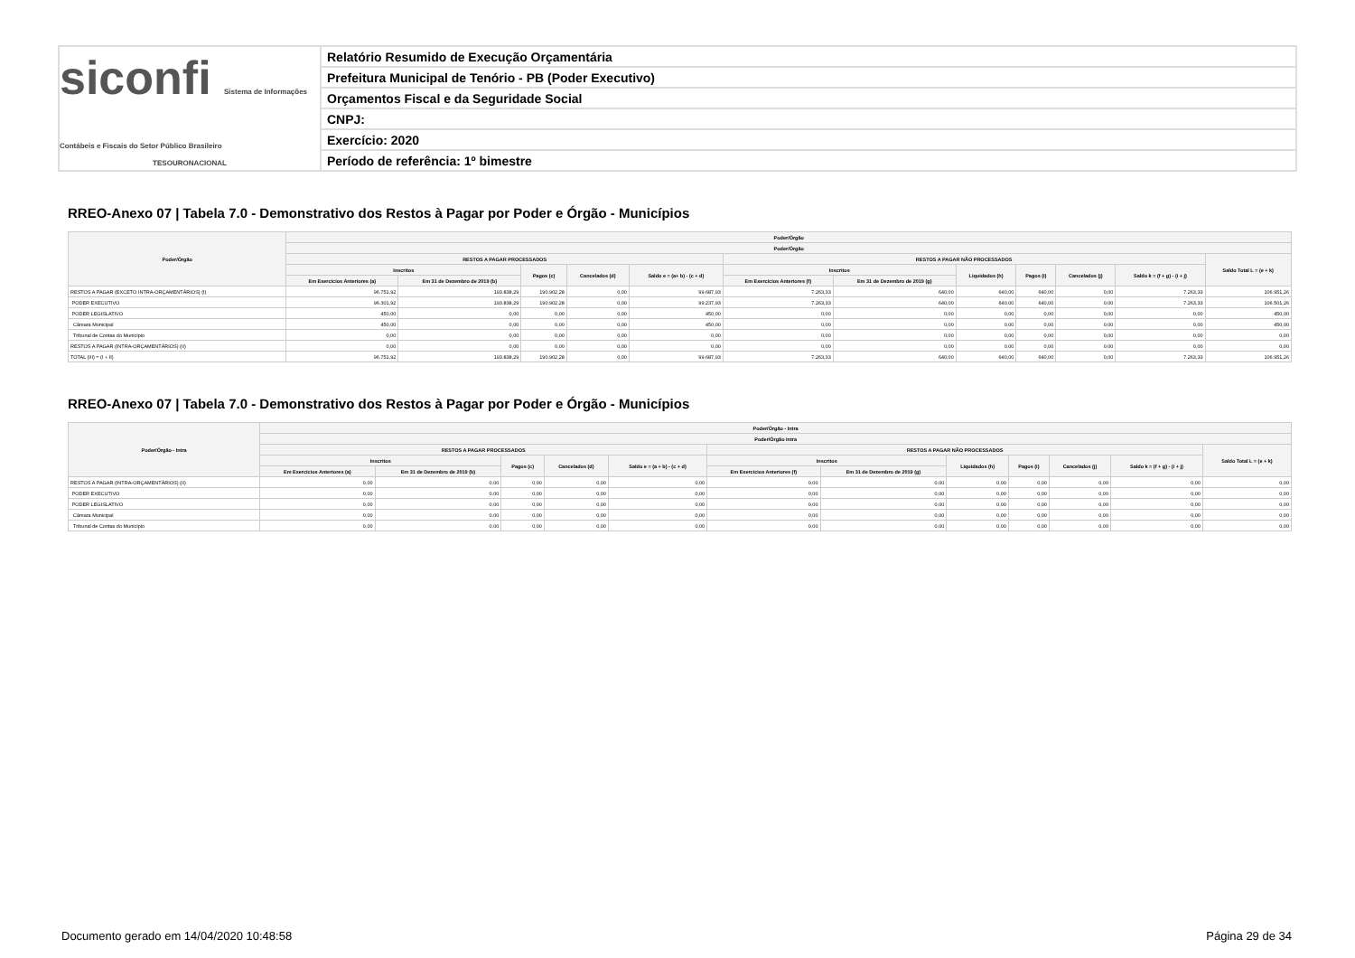siconfi Sistema de Informações Contábeis e Fiscais do Setor Público Brasileiro
TESOURONACIONAL
Relatório Resumido de Execução Orçamentária
Prefeitura Municipal de Tenório - PB (Poder Executivo)
Orçamentos Fiscal e da Seguridade Social
CNPJ:
Exercício: 2020
Período de referência: 1º bimestre
RREO-Anexo 07 | Tabela 7.0 - Demonstrativo dos Restos à Pagar por Poder e Órgão - Municípios
| Poder/Órgão | Poder/Órgão | | | | | | | | | | | |
| --- | --- | --- | --- | --- | --- | --- | --- | --- | --- | --- | --- | --- |
| | Poder/Órgão | | | | | | | | | | | |
| | RESTOS A PAGAR PROCESSADOS | | | | | RESTOS A PAGAR NÃO PROCESSADOS | | | | | | Saldo Total L = (e + k) |
| | Inscritos | | Pagos (c) | Cancelados (d) | Saldo e = (a+ b) - (c + d) | Inscritos | | Liquidados (h) | Pagos (i) | Cancelados (j) | Saldo k = (f + g) - (i + j) | |
| | Em Exercícios Anteriores (a) | Em 31 de Dezembro de 2019 (b) | | | | Em Exercícios Anteriores (f) | Em 31 de Dezembro de 2019 (g) | | | | | |
| RESTOS A PAGAR (EXCETO INTRA-ORÇAMENTÁRIOS) (I) | 96.751,92 | 193.838,29 | 190.902,28 | 0,00 | 99.687,93 | 7.263,33 | 640,00 | 640,00 | 640,00 | 0,00 | 7.263,33 | 106.951,26 |
| PODER EXECUTIVO | 96.301,92 | 193.838,29 | 190.902,28 | 0,00 | 99.237,93 | 7.263,33 | 640,00 | 640,00 | 640,00 | 0,00 | 7.263,33 | 106.501,26 |
| PODER LEGISLATIVO | 450,00 | 0,00 | 0,00 | 0,00 | 450,00 | 0,00 | 0,00 | 0,00 | 0,00 | 0,00 | 0,00 | 450,00 |
| Câmara Municipal | 450,00 | 0,00 | 0,00 | 0,00 | 450,00 | 0,00 | 0,00 | 0,00 | 0,00 | 0,00 | 0,00 | 450,00 |
| Tribunal de Contas do Município | 0,00 | 0,00 | 0,00 | 0,00 | 0,00 | 0,00 | 0,00 | 0,00 | 0,00 | 0,00 | 0,00 | 0,00 |
| RESTOS A PAGAR (INTRA-ORÇAMENTÁRIOS) (II) | 0,00 | 0,00 | 0,00 | 0,00 | 0,00 | 0,00 | 0,00 | 0,00 | 0,00 | 0,00 | 0,00 | 0,00 |
| TOTAL (III) = (I + II) | 96.751,92 | 193.838,29 | 190.902,28 | 0,00 | 99.687,93 | 7.263,33 | 640,00 | 640,00 | 640,00 | 0,00 | 7.263,33 | 106.951,26 |
RREO-Anexo 07 | Tabela 7.0 - Demonstrativo dos Restos à Pagar por Poder e Órgão - Municípios
| Poder/Órgão - Intra | Poder/Órgão - Intra | | | | | | | | | | | |
| --- | --- | --- | --- | --- | --- | --- | --- | --- | --- | --- | --- | --- |
| | Poder/Órgão Intra | | | | | | | | | | | |
| | RESTOS A PAGAR PROCESSADOS | | | | | RESTOS A PAGAR NÃO PROCESSADOS | | | | | | Saldo Total L = (e + k) |
| | Inscritos | | Pagos (c) | Cancelados (d) | Saldo e = (a + b) - (c + d) | Inscritos | | Liquidados (h) | Pagos (i) | Cancelados (j) | Saldo k = (f + g) - (i + j) | |
| | Em Exercícios Anteriores (a) | Em 31 de Dezembro de 2019 (b) | | | | Em Exercícios Anteriores (f) | Em 31 de Dezembro de 2019 (g) | | | | | |
| RESTOS A PAGAR (INTRA-ORÇAMENTÁRIOS) (II) | 0,00 | 0,00 | 0,00 | 0,00 | 0,00 | 0,00 | 0,00 | 0,00 | 0,00 | 0,00 | 0,00 | 0,00 |
| PODER EXECUTIVO | 0,00 | 0,00 | 0,00 | 0,00 | 0,00 | 0,00 | 0,00 | 0,00 | 0,00 | 0,00 | 0,00 | 0,00 |
| PODER LEGISLATIVO | 0,00 | 0,00 | 0,00 | 0,00 | 0,00 | 0,00 | 0,00 | 0,00 | 0,00 | 0,00 | 0,00 | 0,00 |
| Câmara Municipal | 0,00 | 0,00 | 0,00 | 0,00 | 0,00 | 0,00 | 0,00 | 0,00 | 0,00 | 0,00 | 0,00 | 0,00 |
| Tribunal de Contas do Município | 0,00 | 0,00 | 0,00 | 0,00 | 0,00 | 0,00 | 0,00 | 0,00 | 0,00 | 0,00 | 0,00 | 0,00 |
Documento gerado em 14/04/2020 10:48:58
Página 29 de 34